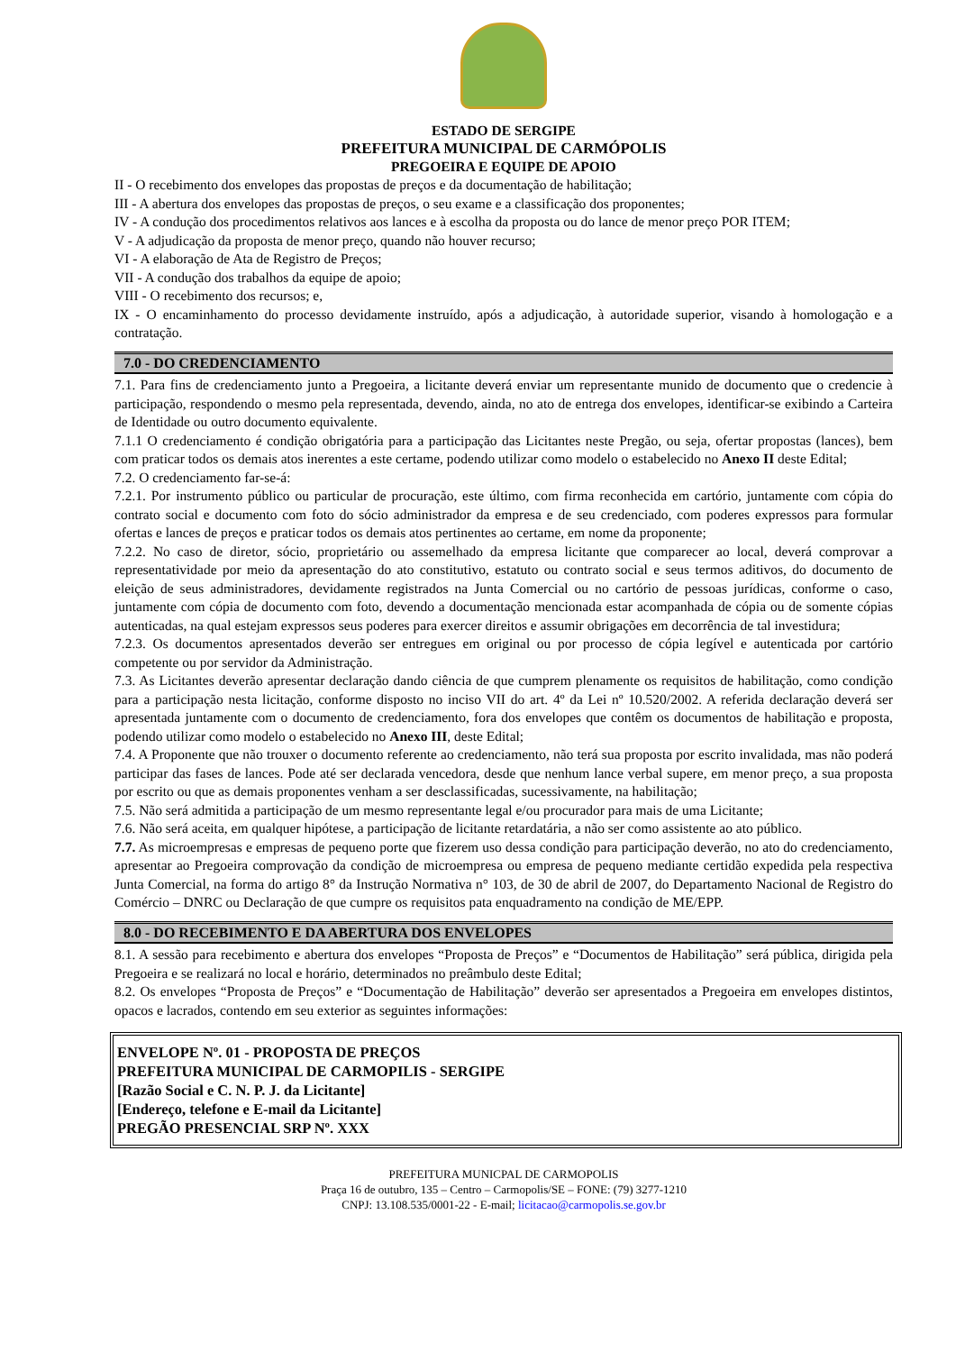ESTADO DE SERGIPE
PREFEITURA MUNICIPAL DE CARMÓPOLIS
PREGOEIRA E EQUIPE DE APOIO
II - O recebimento dos envelopes das propostas de preços e da documentação de habilitação;
III - A abertura dos envelopes das propostas de preços, o seu exame e a classificação dos proponentes;
IV - A condução dos procedimentos relativos aos lances e à escolha da proposta ou do lance de menor preço POR ITEM;
V - A adjudicação da proposta de menor preço, quando não houver recurso;
VI - A elaboração de Ata de Registro de Preços;
VII - A condução dos trabalhos da equipe de apoio;
VIII - O recebimento dos recursos; e,
IX - O encaminhamento do processo devidamente instruído, após a adjudicação, à autoridade superior, visando à homologação e a contratação.
7.0 - DO CREDENCIAMENTO
7.1. Para fins de credenciamento junto a Pregoeira, a licitante deverá enviar um representante munido de documento que o credencie à participação, respondendo o mesmo pela representada, devendo, ainda, no ato de entrega dos envelopes, identificar-se exibindo a Carteira de Identidade ou outro documento equivalente.
7.1.1 O credenciamento é condição obrigatória para a participação das Licitantes neste Pregão, ou seja, ofertar propostas (lances), bem com praticar todos os demais atos inerentes a este certame, podendo utilizar como modelo o estabelecido no Anexo II deste Edital;
7.2. O credenciamento far-se-á:
7.2.1. Por instrumento público ou particular de procuração, este último, com firma reconhecida em cartório, juntamente com cópia do contrato social e documento com foto do sócio administrador da empresa e de seu credenciado, com poderes expressos para formular ofertas e lances de preços e praticar todos os demais atos pertinentes ao certame, em nome da proponente;
7.2.2. No caso de diretor, sócio, proprietário ou assemelhado da empresa licitante que comparecer ao local, deverá comprovar a representatividade por meio da apresentação do ato constitutivo, estatuto ou contrato social e seus termos aditivos, do documento de eleição de seus administradores, devidamente registrados na Junta Comercial ou no cartório de pessoas jurídicas, conforme o caso, juntamente com cópia de documento com foto, devendo a documentação mencionada estar acompanhada de cópia ou de somente cópias autenticadas, na qual estejam expressos seus poderes para exercer direitos e assumir obrigações em decorrência de tal investidura;
7.2.3. Os documentos apresentados deverão ser entregues em original ou por processo de cópia legível e autenticada por cartório competente ou por servidor da Administração.
7.3. As Licitantes deverão apresentar declaração dando ciência de que cumprem plenamente os requisitos de habilitação, como condição para a participação nesta licitação, conforme disposto no inciso VII do art. 4º da Lei nº 10.520/2002. A referida declaração deverá ser apresentada juntamente com o documento de credenciamento, fora dos envelopes que contêm os documentos de habilitação e proposta, podendo utilizar como modelo o estabelecido no Anexo III, deste Edital;
7.4. A Proponente que não trouxer o documento referente ao credenciamento, não terá sua proposta por escrito invalidada, mas não poderá participar das fases de lances. Pode até ser declarada vencedora, desde que nenhum lance verbal supere, em menor preço, a sua proposta por escrito ou que as demais proponentes venham a ser desclassificadas, sucessivamente, na habilitação;
7.5. Não será admitida a participação de um mesmo representante legal e/ou procurador para mais de uma Licitante;
7.6. Não será aceita, em qualquer hipótese, a participação de licitante retardatária, a não ser como assistente ao ato público.
7.7. As microempresas e empresas de pequeno porte que fizerem uso dessa condição para participação deverão, no ato do credenciamento, apresentar ao Pregoeira comprovação da condição de microempresa ou empresa de pequeno mediante certidão expedida pela respectiva Junta Comercial, na forma do artigo 8° da Instrução Normativa n° 103, de 30 de abril de 2007, do Departamento Nacional de Registro do Comércio – DNRC ou Declaração de que cumpre os requisitos pata enquadramento na condição de ME/EPP.
8.0 - DO RECEBIMENTO E DA ABERTURA DOS ENVELOPES
8.1. A sessão para recebimento e abertura dos envelopes “Proposta de Preços” e “Documentos de Habilitação” será pública, dirigida pela Pregoeira e se realizará no local e horário, determinados no preâmbulo deste Edital;
8.2. Os envelopes “Proposta de Preços” e “Documentação de Habilitação” deverão ser apresentados a Pregoeira em envelopes distintos, opacos e lacrados, contendo em seu exterior as seguintes informações:
ENVELOPE Nº. 01 - PROPOSTA DE PREÇOS
PREFEITURA MUNICIPAL DE CARMOPILIS - SERGIPE
[Razão Social e C. N. P. J. da Licitante]
[Endereço, telefone e E-mail da Licitante]
PREGÃO PRESENCIAL SRP Nº. XXX
PREFEITURA MUNICPAL DE CARMOPOLIS
Praça 16 de outubro, 135 – Centro – Carmopolis/SE – FONE: (79) 3277-1210
CNPJ: 13.108.535/0001-22 - E-mail; licitacao@carmopolis.se.gov.br